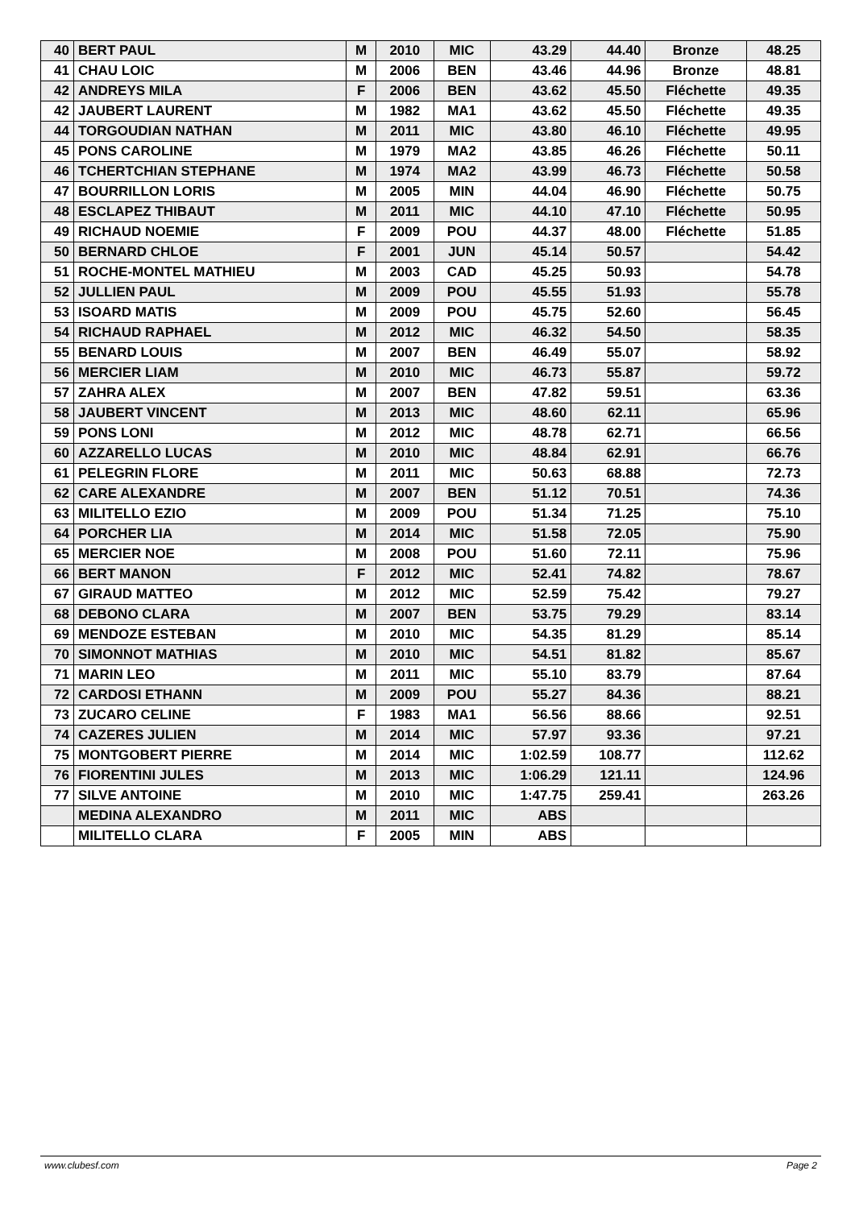| 40 | BERT PAUL | M | 2010 | MIC | 43.29 | 44.40 | Bronze | 48.25 |
| 41 | CHAU LOIC | M | 2006 | BEN | 43.46 | 44.96 | Bronze | 48.81 |
| 42 | ANDREYS MILA | F | 2006 | BEN | 43.62 | 45.50 | Fléchette | 49.35 |
| 42 | JAUBERT LAURENT | M | 1982 | MA1 | 43.62 | 45.50 | Fléchette | 49.35 |
| 44 | TORGOUDIAN NATHAN | M | 2011 | MIC | 43.80 | 46.10 | Fléchette | 49.95 |
| 45 | PONS CAROLINE | M | 1979 | MA2 | 43.85 | 46.26 | Fléchette | 50.11 |
| 46 | TCHERTCHIAN STEPHANE | M | 1974 | MA2 | 43.99 | 46.73 | Fléchette | 50.58 |
| 47 | BOURRILLON LORIS | M | 2005 | MIN | 44.04 | 46.90 | Fléchette | 50.75 |
| 48 | ESCLAPEZ THIBAUT | M | 2011 | MIC | 44.10 | 47.10 | Fléchette | 50.95 |
| 49 | RICHAUD NOEMIE | F | 2009 | POU | 44.37 | 48.00 | Fléchette | 51.85 |
| 50 | BERNARD CHLOE | F | 2001 | JUN | 45.14 | 50.57 | | 54.42 |
| 51 | ROCHE-MONTEL MATHIEU | M | 2003 | CAD | 45.25 | 50.93 | | 54.78 |
| 52 | JULLIEN PAUL | M | 2009 | POU | 45.55 | 51.93 | | 55.78 |
| 53 | ISOARD MATIS | M | 2009 | POU | 45.75 | 52.60 | | 56.45 |
| 54 | RICHAUD RAPHAEL | M | 2012 | MIC | 46.32 | 54.50 | | 58.35 |
| 55 | BENARD LOUIS | M | 2007 | BEN | 46.49 | 55.07 | | 58.92 |
| 56 | MERCIER LIAM | M | 2010 | MIC | 46.73 | 55.87 | | 59.72 |
| 57 | ZAHRA ALEX | M | 2007 | BEN | 47.82 | 59.51 | | 63.36 |
| 58 | JAUBERT VINCENT | M | 2013 | MIC | 48.60 | 62.11 | | 65.96 |
| 59 | PONS LONI | M | 2012 | MIC | 48.78 | 62.71 | | 66.56 |
| 60 | AZZARELLO LUCAS | M | 2010 | MIC | 48.84 | 62.91 | | 66.76 |
| 61 | PELEGRIN FLORE | M | 2011 | MIC | 50.63 | 68.88 | | 72.73 |
| 62 | CARE ALEXANDRE | M | 2007 | BEN | 51.12 | 70.51 | | 74.36 |
| 63 | MILITELLO EZIO | M | 2009 | POU | 51.34 | 71.25 | | 75.10 |
| 64 | PORCHER LIA | M | 2014 | MIC | 51.58 | 72.05 | | 75.90 |
| 65 | MERCIER NOE | M | 2008 | POU | 51.60 | 72.11 | | 75.96 |
| 66 | BERT MANON | F | 2012 | MIC | 52.41 | 74.82 | | 78.67 |
| 67 | GIRAUD MATTEO | M | 2012 | MIC | 52.59 | 75.42 | | 79.27 |
| 68 | DEBONO CLARA | M | 2007 | BEN | 53.75 | 79.29 | | 83.14 |
| 69 | MENDOZE ESTEBAN | M | 2010 | MIC | 54.35 | 81.29 | | 85.14 |
| 70 | SIMONNOT MATHIAS | M | 2010 | MIC | 54.51 | 81.82 | | 85.67 |
| 71 | MARIN LEO | M | 2011 | MIC | 55.10 | 83.79 | | 87.64 |
| 72 | CARDOSI ETHANN | M | 2009 | POU | 55.27 | 84.36 | | 88.21 |
| 73 | ZUCARO CELINE | F | 1983 | MA1 | 56.56 | 88.66 | | 92.51 |
| 74 | CAZERES JULIEN | M | 2014 | MIC | 57.97 | 93.36 | | 97.21 |
| 75 | MONTGOBERT PIERRE | M | 2014 | MIC | 1:02.59 | 108.77 | | 112.62 |
| 76 | FIORENTINI JULES | M | 2013 | MIC | 1:06.29 | 121.11 | | 124.96 |
| 77 | SILVE ANTOINE | M | 2010 | MIC | 1:47.75 | 259.41 | | 263.26 |
| | MEDINA ALEXANDRO | M | 2011 | MIC | ABS | | | |
| | MILITELLO CLARA | F | 2005 | MIN | ABS | | | |
www.clubesf.com Page 2